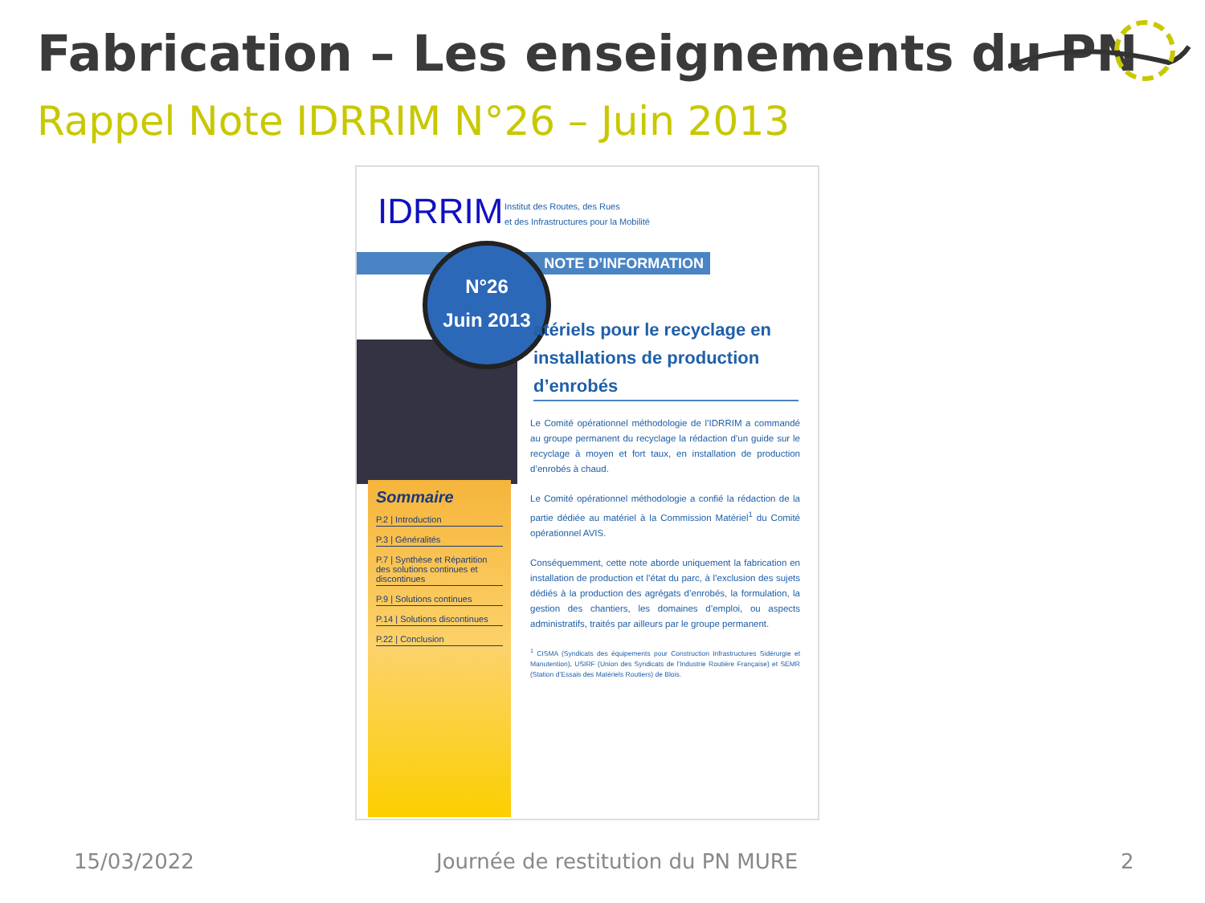Fabrication – Les enseignements du PN
Rappel Note IDRRIM N°26 – Juin 2013
IDRRIM
Institut des Routes, des Rues
et des Infrastructures pour la Mobilité
NOTE D’INFORMATION
N°26
Juin 2013
atériels pour le recyclage en installations de production d’enrobés
Le Comité opérationnel méthodologie de l’IDRRIM a commandé au groupe permanent du recyclage la rédaction d’un guide sur le recyclage à moyen et fort taux, en installation de production d’enrobés à chaud.
Le Comité opérationnel méthodologie a confié la rédaction de la partie dédiée au matériel à la Commission Matériel<sup>1</sup> du Comité opérationnel AVIS.
Conséquemment, cette note aborde uniquement la fabrication en installation de production et l’état du parc, à l’exclusion des sujets dédiés à la production des agrégats d’enrobés, la formulation, la gestion des chantiers, les domaines d’emploi, ou aspects administratifs, traités par ailleurs par le groupe permanent.
<sup>1</sup> CISMA (Syndicats des équipements pour Construction Infrastructures Sidérurgie et Manutention), USIRF (Union des Syndicats de l’Industrie Routière Française) et SEMR (Station d’Essais des Matériels Routiers) de Blois.
Sommaire
P.2 | Introduction
P.3 | Généralités
P.7 | Synthèse et Répartition des solutions continues et discontinues
P.9 | Solutions continues
P.14 | Solutions discontinues
P.22 | Conclusion
15/03/2022
Journée de restitution du PN MURE
2